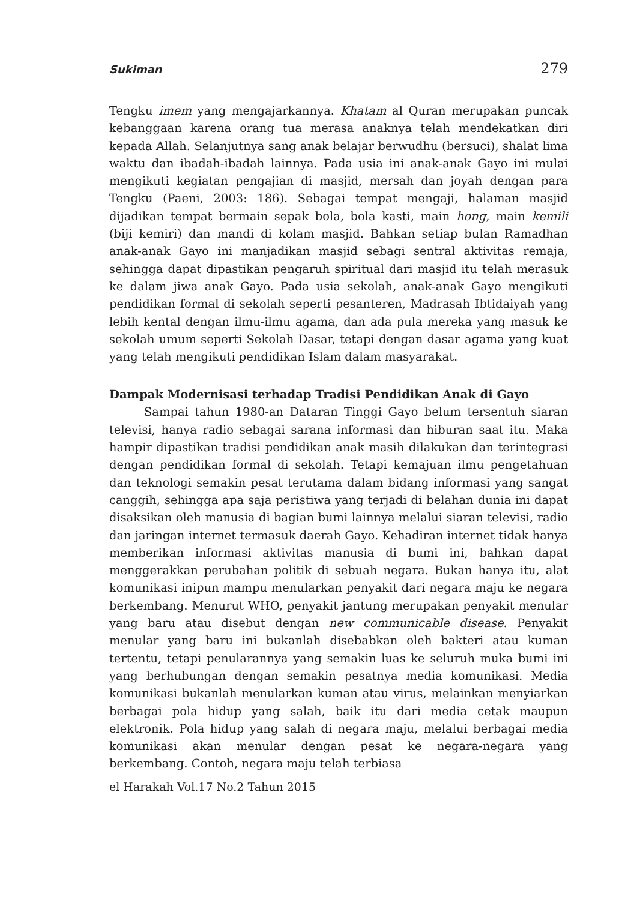Sukiman 279
Tengku imem yang mengajarkannya. Khatam al Quran merupakan puncak kebanggaan karena orang tua merasa anaknya telah mendekatkan diri kepada Allah. Selanjutnya sang anak belajar berwudhu (bersuci), shalat lima waktu dan ibadah-ibadah lainnya. Pada usia ini anak-anak Gayo ini mulai mengikuti kegiatan pengajian di masjid, mersah dan joyah dengan para Tengku (Paeni, 2003: 186). Sebagai tempat mengaji, halaman masjid dijadikan tempat bermain sepak bola, bola kasti, main hong, main kemili (biji kemiri) dan mandi di kolam masjid. Bahkan setiap bulan Ramadhan anak-anak Gayo ini manjadikan masjid sebagi sentral aktivitas remaja, sehingga dapat dipastikan pengaruh spiritual dari masjid itu telah merasuk ke dalam jiwa anak Gayo. Pada usia sekolah, anak-anak Gayo mengikuti pendidikan formal di sekolah seperti pesanteren, Madrasah Ibtidaiyah yang lebih kental dengan ilmu-ilmu agama, dan ada pula mereka yang masuk ke sekolah umum seperti Sekolah Dasar, tetapi dengan dasar agama yang kuat yang telah mengikuti pendidikan Islam dalam masyarakat.
Dampak Modernisasi terhadap Tradisi Pendidikan Anak di Gayo
Sampai tahun 1980-an Dataran Tinggi Gayo belum tersentuh siaran televisi, hanya radio sebagai sarana informasi dan hiburan saat itu. Maka hampir dipastikan tradisi pendidikan anak masih dilakukan dan terintegrasi dengan pendidikan formal di sekolah. Tetapi kemajuan ilmu pengetahuan dan teknologi semakin pesat terutama dalam bidang informasi yang sangat canggih, sehingga apa saja peristiwa yang terjadi di belahan dunia ini dapat disaksikan oleh manusia di bagian bumi lainnya melalui siaran televisi, radio dan jaringan internet termasuk daerah Gayo. Kehadiran internet tidak hanya memberikan informasi aktivitas manusia di bumi ini, bahkan dapat menggerakkan perubahan politik di sebuah negara. Bukan hanya itu, alat komunikasi inipun mampu menularkan penyakit dari negara maju ke negara berkembang. Menurut WHO, penyakit jantung merupakan penyakit menular yang baru atau disebut dengan new communicable disease. Penyakit menular yang baru ini bukanlah disebabkan oleh bakteri atau kuman tertentu, tetapi penularannya yang semakin luas ke seluruh muka bumi ini yang berhubungan dengan semakin pesatnya media komunikasi. Media komunikasi bukanlah menularkan kuman atau virus, melainkan menyiarkan berbagai pola hidup yang salah, baik itu dari media cetak maupun elektronik. Pola hidup yang salah di negara maju, melalui berbagai media komunikasi akan menular dengan pesat ke negara-negara yang berkembang. Contoh, negara maju telah terbiasa
el Harakah Vol.17 No.2 Tahun 2015